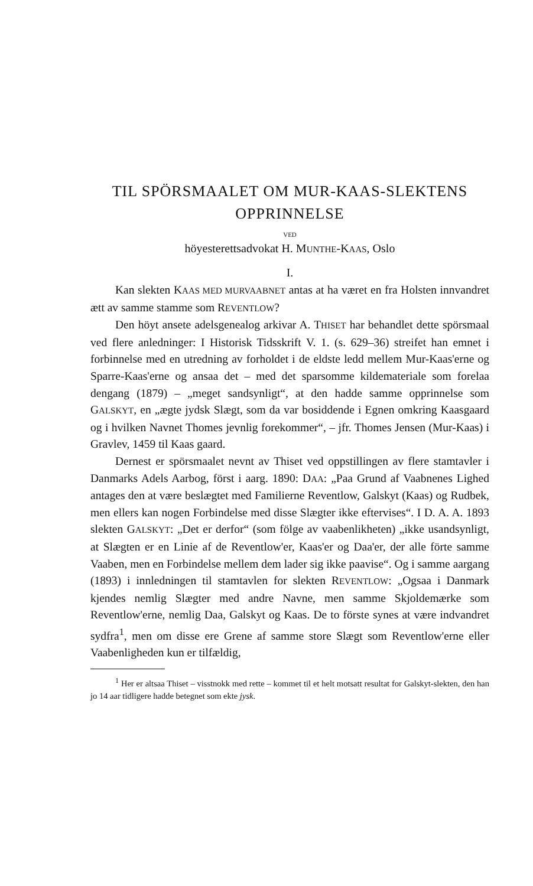TIL SPÖRSMAALET OM MUR-KAAS-SLEKTENS
OPPRINNELSE
VED
höyesterettsadvokat H. MUNTHE-KAAS, Oslo
I.
Kan slekten KAAS MED MURVAABNET antas at ha været en fra Holsten innvandret ætt av samme stamme som REVENTLOW?
Den höyt ansete adelsgenealog arkivar A. THISET har behandlet dette spörsmaal ved flere anledninger: I Historisk Tidsskrift V. 1. (s. 629–36) streifet han emnet i forbinnelse med en utredning av forholdet i de eldste ledd mellem Mur-Kaas'erne og Sparre-Kaas'erne og ansaa det – med det sparsomme kildemateriale som forelaa dengang (1879) – „meget sandsynligt“, at den hadde samme opprinnelse som GALSKYT, en „ægte jydsk Slægt, som da var bosiddende i Egnen omkring Kaasgaard og i hvilken Navnet Thomes jevnlig forekommer“, – jfr. Thomes Jensen (Mur-Kaas) i Gravlev, 1459 til Kaas gaard.
Dernest er spörsmaalet nevnt av Thiset ved oppstillingen av flere stamtavler i Danmarks Adels Aarbog, först i aarg. 1890: DAA: „Paa Grund af Vaabnenes Lighed antages den at være beslægtet med Familierne Reventlow, Galskyt (Kaas) og Rudbek, men ellers kan nogen Forbindelse med disse Slægter ikke eftervises“. I D. A. A. 1893 slekten GALSKYT: „Det er derfor“ (som fölge av vaabenlikheten) „ikke usandsynligt, at Slægten er en Linie af de Reventlow'er, Kaas'er og Daa'er, der alle förte samme Vaaben, men en Forbindelse mellem dem lader sig ikke paavise“. Og i samme aargang (1893) i innledningen til stamtavlen for slekten REVENTLOW: „Ogsaa i Danmark kjendes nemlig Slægter med andre Navne, men samme Skjoldemærke som Reventlow'erne, nemlig Daa, Galskyt og Kaas. De to förste synes at være indvandret sydfra<sup>1</sup>, men om disse ere Grene af samme store Slægt som Reventlow'erne eller Vaabenligheden kun er tilfældig,
<sup>1</sup> Her er altsaa Thiset – visstnokk med rette – kommet til et helt motsatt resultat for Galskyt-slekten, den han jo 14 aar tidligere hadde betegnet som ekte jysk.